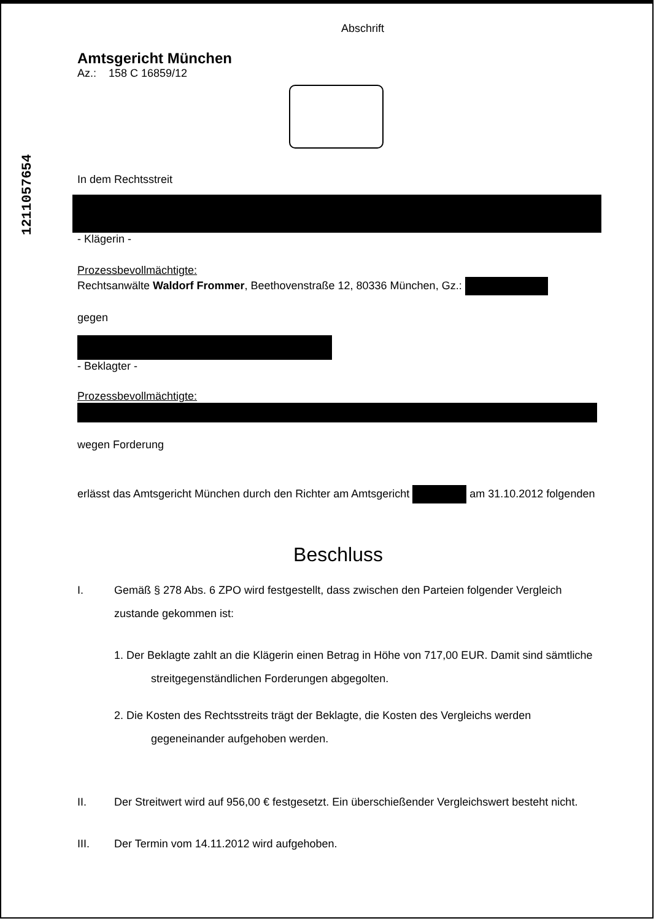1211057654
Abschrift
Amtsgericht München
Az.: 158 C 16859/12
In dem Rechtsstreit
- Klägerin -
Prozessbevollmächtigte:
Rechtsanwälte Waldorf Frommer, Beethovenstraße 12, 80336 München, Gz.:
gegen
- Beklagter -
Prozessbevollmächtigte:
wegen Forderung
erlässt das Amtsgericht München durch den Richter am Amtsgericht am 31.10.2012 folgenden
Beschluss
I. Gemäß § 278 Abs. 6 ZPO wird festgestellt, dass zwischen den Parteien folgender Vergleich zustande gekommen ist:
1. Der Beklagte zahlt an die Klägerin einen Betrag in Höhe von 717,00 EUR. Damit sind sämtliche streitgegenständlichen Forderungen abgegolten.
2. Die Kosten des Rechtsstreits trägt der Beklagte, die Kosten des Vergleichs werden gegeneinander aufgehoben werden.
II. Der Streitwert wird auf 956,00 € festgesetzt. Ein überschießender Vergleichswert besteht nicht.
III. Der Termin vom 14.11.2012 wird aufgehoben.